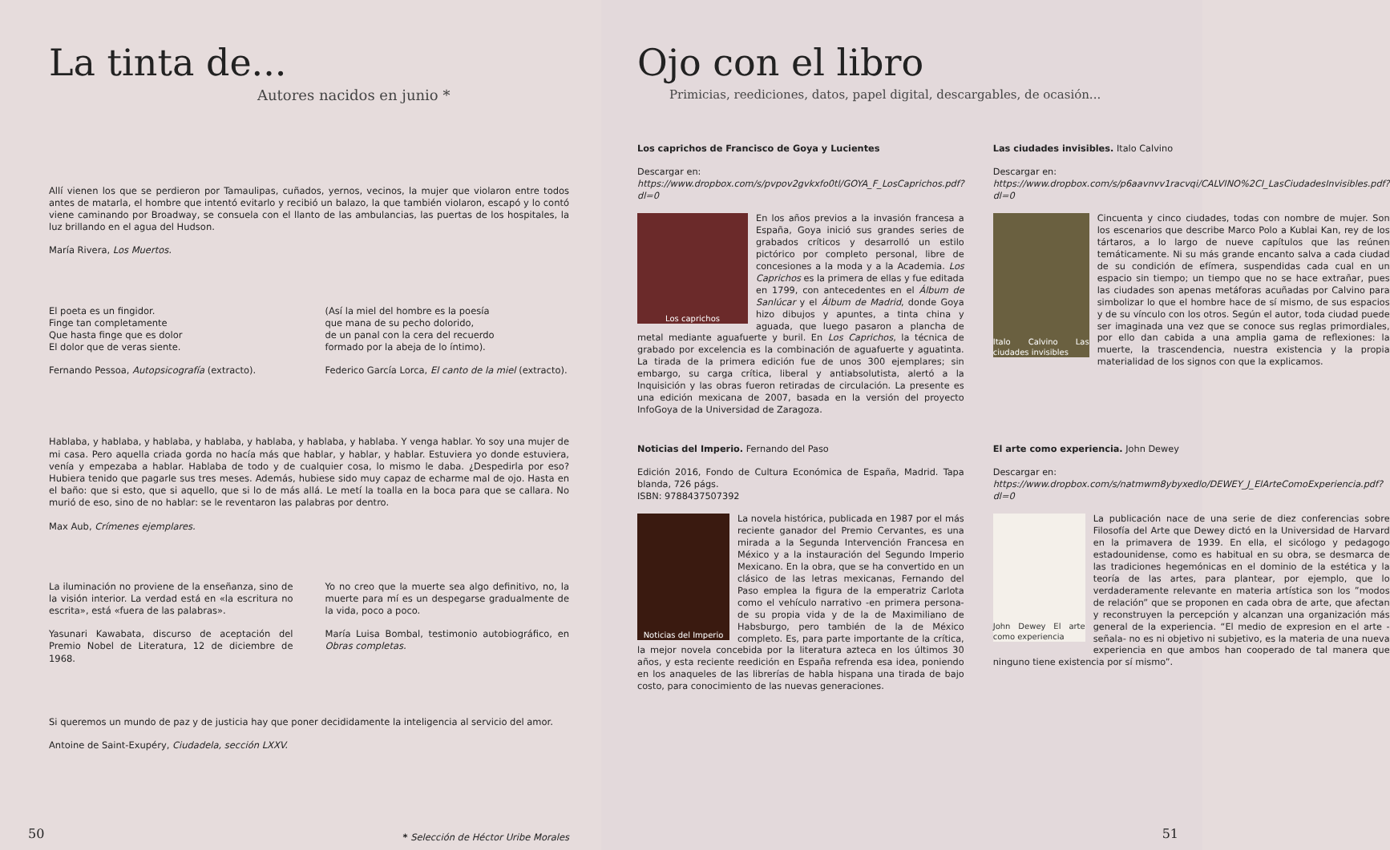La tinta de...
Autores nacidos en junio *
Allí vienen los que se perdieron por Tamaulipas, cuñados, yernos, vecinos, la mujer que violaron entre todos antes de matarla, el hombre que intentó evitarlo y recibió un balazo, la que también violaron, escapó y lo contó viene caminando por Broadway, se consuela con el llanto de las ambulancias, las puertas de los hospitales, la luz brillando en el agua del Hudson.
María Rivera, Los Muertos.
El poeta es un fingidor.
Finge tan completamente
Que hasta finge que es dolor
El dolor que de veras siente.
Fernando Pessoa, Autopsicografía (extracto).
(Así la miel del hombre es la poesía
que mana de su pecho dolorido,
de un panal con la cera del recuerdo
formado por la abeja de lo íntimo).
Federico García Lorca, El canto de la miel (extracto).
Hablaba, y hablaba, y hablaba, y hablaba, y hablaba, y hablaba, y hablaba. Y venga hablar. Yo soy una mujer de mi casa. Pero aquella criada gorda no hacía más que hablar, y hablar, y hablar. Estuviera yo donde estuviera, venía y empezaba a hablar. Hablaba de todo y de cualquier cosa, lo mismo le daba. ¿Despedirla por eso? Hubiera tenido que pagarle sus tres meses. Además, hubiese sido muy capaz de echarme mal de ojo. Hasta en el baño: que si esto, que si aquello, que si lo de más allá. Le metí la toalla en la boca para que se callara. No murió de eso, sino de no hablar: se le reventaron las palabras por dentro.
Max Aub, Crímenes ejemplares.
La iluminación no proviene de la enseñanza, sino de la visión interior. La verdad está en «la escritura no escrita», está «fuera de las palabras».
Yasunari Kawabata, discurso de aceptación del Premio Nobel de Literatura, 12 de diciembre de 1968.
Yo no creo que la muerte sea algo definitivo, no, la muerte para mí es un despegarse gradualmente de la vida, poco a poco.
María Luisa Bombal, testimonio autobiográfico, en Obras completas.
Si queremos un mundo de paz y de justicia hay que poner decididamente la inteligencia al servicio del amor.
Antoine de Saint-Exupéry, Ciudadela, sección LXXV.
* Selección de Héctor Uribe Morales
50
Ojo con el libro
Primicias, reediciones, datos, papel digital, descargables, de ocasión...
Los caprichos de Francisco de Goya y Lucientes
Descargar en:
https://www.dropbox.com/s/pvpov2gvkxfo0tl/GOYA_F_LosCaprichos.pdf?dl=0
Los caprichos
En los años previos a la invasión francesa a España, Goya inició sus grandes series de grabados críticos y desarrolló un estilo pictórico por completo personal, libre de concesiones a la moda y a la Academia. Los Caprichos es la primera de ellas y fue editada en 1799, con antecedentes en el Álbum de Sanlúcar y el Álbum de Madrid, donde Goya hizo dibujos y apuntes, a tinta china y aguada, que luego pasaron a plancha de metal mediante aguafuerte y buril. En Los Caprichos, la técnica de grabado por excelencia es la combinación de aguafuerte y aguatinta. La tirada de la primera edición fue de unos 300 ejemplares; sin embargo, su carga crítica, liberal y antiabsolutista, alertó a la Inquisición y las obras fueron retiradas de circulación. La presente es una edición mexicana de 2007, basada en la versión del proyecto InfoGoya de la Universidad de Zaragoza.
Las ciudades invisibles. Italo Calvino
Descargar en:
https://www.dropbox.com/s/p6aavnvv1racvqi/CALVINO%2CI_LasCiudadesInvisibles.pdf?dl=0
Italo Calvino Las ciudades invisibles
Cincuenta y cinco ciudades, todas con nombre de mujer. Son los escenarios que describe Marco Polo a Kublai Kan, rey de los tártaros, a lo largo de nueve capítulos que las reúnen temáticamente. Ni su más grande encanto salva a cada ciudad de su condición de efímera, suspendidas cada cual en un espacio sin tiempo; un tiempo que no se hace extrañar, pues las ciudades son apenas metáforas acuñadas por Calvino para simbolizar lo que el hombre hace de sí mismo, de sus espacios y de su vínculo con los otros. Según el autor, toda ciudad puede ser imaginada una vez que se conoce sus reglas primordiales, por ello dan cabida a una amplia gama de reflexiones: la muerte, la trascendencia, nuestra existencia y la propia materialidad de los signos con que la explicamos.
Noticias del Imperio. Fernando del Paso
Edición 2016, Fondo de Cultura Económica de España, Madrid. Tapa blanda, 726 págs.
ISBN: 9788437507392
Noticias del Imperio
La novela histórica, publicada en 1987 por el más reciente ganador del Premio Cervantes, es una mirada a la Segunda Intervención Francesa en México y a la instauración del Segundo Imperio Mexicano. En la obra, que se ha convertido en un clásico de las letras mexicanas, Fernando del Paso emplea la figura de la emperatriz Carlota como el vehículo narrativo -en primera persona- de su propia vida y de la de Maximiliano de Habsburgo, pero también de la de México completo. Es, para parte importante de la crítica, la mejor novela concebida por la literatura azteca en los últimos 30 años, y esta reciente reedición en España refrenda esa idea, poniendo en los anaqueles de las librerías de habla hispana una tirada de bajo costo, para conocimiento de las nuevas generaciones.
El arte como experiencia. John Dewey
Descargar en:
https://www.dropbox.com/s/natmwm8ybyxedlo/DEWEY_J_ElArteComoExperiencia.pdf?dl=0
John Dewey El arte como experiencia
La publicación nace de una serie de diez conferencias sobre Filosofía del Arte que Dewey dictó en la Universidad de Harvard en la primavera de 1939. En ella, el sicólogo y pedagogo estadounidense, como es habitual en su obra, se desmarca de las tradiciones hegemónicas en el dominio de la estética y la teoría de las artes, para plantear, por ejemplo, que lo verdaderamente relevante en materia artística son los ”modos de relación” que se proponen en cada obra de arte, que afectan y reconstruyen la percepción y alcanzan una organización más general de la experiencia. “El medio de expresion en el arte -señala- no es ni objetivo ni subjetivo, es la materia de una nueva experiencia en que ambos han cooperado de tal manera que ninguno tiene existencia por sí mismo”.
51